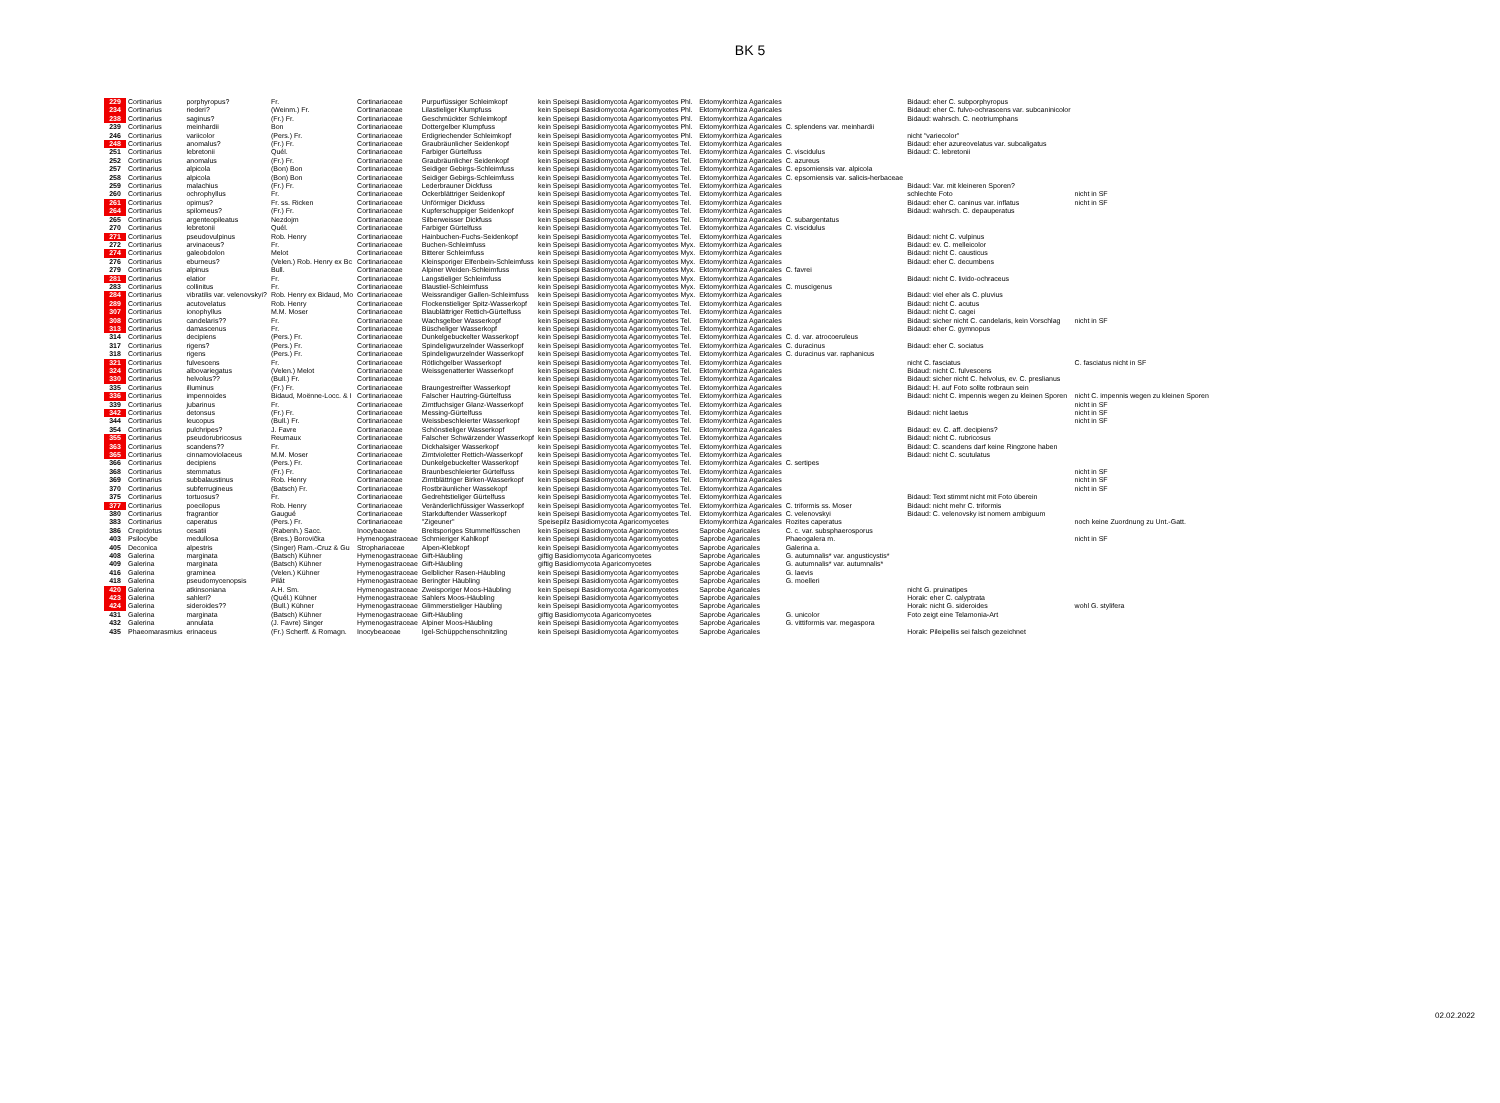BK 5
| 229 | Cortinarius | porphyropus? | Fr. | Cortinariaceae | Purpurfüssiger Schleimkopf | kein Speisepi Basidiomycota Agaricomycetes Phl. | Ektomykorrhiza Agaricales | | Bidaud: eher C. subporphyropus | |
| 234 | Cortinarius | riederi? | (Weinm.) Fr. | Cortinariaceae | Lilastieliger Klumpfuss | kein Speisepi Basidiomycota Agaricomycetes Phl. | Ektomykorrhiza Agaricales | | Bidaud: eher C. fulvo-ochrascens var. subcaninicolor | |
| 238 | Cortinarius | saginus? | (Fr.) Fr. | Cortinariaceae | Geschmückter Schleimkopf | kein Speisepi Basidiomycota Agaricomycetes Phl. | Ektomykorrhiza Agaricales | | Bidaud: wahrsch. C. neotriumphans | |
| 239 | Cortinarius | meinhardii | Bon | Cortinariaceae | Dottergelber Klumpfuss | kein Speisepi Basidiomycota Agaricomycetes Phl. | Ektomykorrhiza Agaricales | C. splendens var. meinhardii | | |
| 246 | Cortinarius | variicolor | (Pers.) Fr. | Cortinariaceae | Erdigriechender Schleimkopf | kein Speisepi Basidiomycota Agaricomycetes Phl. | Ektomykorrhiza Agaricales | | nicht "variecolor" | |
| 248 | Cortinarius | anomalus? | (Fr.) Fr. | Cortinariaceae | Graubräunlicher Seidenkopf | kein Speisepi Basidiomycota Agaricomycetes Tel. | Ektomykorrhiza Agaricales | | Bidaud: eher azureovelatus var. subcaligatus | |
| 251 | Cortinarius | lebretonii | Quél. | Cortinariaceae | Farbiger Gürtelfuss | kein Speisepi Basidiomycota Agaricomycetes Tel. | Ektomykorrhiza Agaricales | C. viscidulus | Bidaud: C. lebretonii | |
| 252 | Cortinarius | anomalus | (Fr.) Fr. | Cortinariaceae | Graubräunlicher Seidenkopf | kein Speisepi Basidiomycota Agaricomycetes Tel. | Ektomykorrhiza Agaricales | C. azureus | | |
| 257 | Cortinarius | alpicola | (Bon) Bon | Cortinariaceae | Seidiger Gebirgs-Schleimfuss | kein Speisepi Basidiomycota Agaricomycetes Tel. | Ektomykorrhiza Agaricales | C. epsomiensis var. alpicola | | |
| 258 | Cortinarius | alpicola | (Bon) Bon | Cortinariaceae | Seidiger Gebirgs-Schleimfuss | kein Speisepi Basidiomycota Agaricomycetes Tel. | Ektomykorrhiza Agaricales | C. epsomiensis var. salicis-herbaceae | | |
| 259 | Cortinarius | malachius | (Fr.) Fr. | Cortinariaceae | Lederbrauner Dickfuss | kein Speisepi Basidiomycota Agaricomycetes Tel. | Ektomykorrhiza Agaricales | | Bidaud: Var. mit kleineren Sporen? | |
| 260 | Cortinarius | ochrophyllus | Fr. | Cortinariaceae | Ockerblättriger Seidenkopf | kein Speisepi Basidiomycota Agaricomycetes Tel. | Ektomykorrhiza Agaricales | | schlechte Foto | nicht in SF |
| 261 | Cortinarius | opimus? | Fr. ss. Ricken | Cortinariaceae | Unförmiger Dickfuss | kein Speisepi Basidiomycota Agaricomycetes Tel. | Ektomykorrhiza Agaricales | | Bidaud: eher C. caninus var. inflatus | nicht in SF |
| 264 | Cortinarius | spilomeus? | (Fr.) Fr. | Cortinariaceae | Kupferschuppiger Seidenkopf | kein Speisepi Basidiomycota Agaricomycetes Tel. | Ektomykorrhiza Agaricales | | Bidaud: wahrsch. C. depauperatus | |
| 265 | Cortinarius | argenteopileatus | Nezdojm | Cortinariaceae | Silberweisser Dickfuss | kein Speisepi Basidiomycota Agaricomycetes Tel. | Ektomykorrhiza Agaricales | C. subargentatus | | |
| 270 | Cortinarius | lebretonii | Quél. | Cortinariaceae | Farbiger Gürtelfuss | kein Speisepi Basidiomycota Agaricomycetes Tel. | Ektomykorrhiza Agaricales | C. viscidulus | | |
| 271 | Cortinarius | pseudovulpinus | Rob. Henry | Cortinariaceae | Hainbuchen-Fuchs-Seidenkopf | kein Speisepi Basidiomycota Agaricomycetes Tel. | Ektomykorrhiza Agaricales | | Bidaud: nicht C. vulpinus | |
| 272 | Cortinarius | arvinaceus? | Fr. | Cortinariaceae | Buchen-Schleimfuss | kein Speisepi Basidiomycota Agaricomycetes Myx. | Ektomykorrhiza Agaricales | | Bidaud: ev. C. melleicolor | |
| 274 | Cortinarius | galeobdolon | Melot | Cortinariaceae | Bitterer Schleimfuss | kein Speisepi Basidiomycota Agaricomycetes Myx. | Ektomykorrhiza Agaricales | | Bidaud: nicht C. causticus | |
| 276 | Cortinarius | eburneus? | (Velen.) Rob. Henry ex Bc | Cortinariaceae | Kleinsporiger Elfenbein-Schleimfuss | kein Speisepi Basidiomycota Agaricomycetes Myx. | Ektomykorrhiza Agaricales | | Bidaud: eher C. decumbens | |
| 279 | Cortinarius | alpinus | Bull. | Cortinariaceae | Alpiner Weiden-Schleimfuss | kein Speisepi Basidiomycota Agaricomycetes Myx. | Ektomykorrhiza Agaricales | C. favrei | | |
| 281 | Cortinarius | elatior | Fr. | Cortinariaceae | Langstieliger Schleimfuss | kein Speisepi Basidiomycota Agaricomycetes Myx. | Ektomykorrhiza Agaricales | | Bidaud: nicht C. livido-ochraceus | |
| 283 | Cortinarius | collinitus | Fr. | Cortinariaceae | Blaustiel-Schleimfuss | kein Speisepi Basidiomycota Agaricomycetes Myx. | Ektomykorrhiza Agaricales | C. muscigenus | | |
| 284 | Cortinarius | vibratilis var. velenovskyi? | Rob. Henry ex Bidaud, Mo | Cortinariaceae | Weissrandiger Gallen-Schleimfuss | kein Speisepi Basidiomycota Agaricomycetes Myx. | Ektomykorrhiza Agaricales | | Bidaud: viel eher als C. pluvius | |
| 289 | Cortinarius | acutovelatus | Rob. Henry | Cortinariaceae | Flockenstieliger Spitz-Wasserkopf | kein Speisepi Basidiomycota Agaricomycetes Tel. | Ektomykorrhiza Agaricales | | Bidaud: nicht C. acutus | |
| 307 | Cortinarius | ionophyllus | M.M. Moser | Cortinariaceae | Blaublättriger Rettich-Gürtelfuss | kein Speisepi Basidiomycota Agaricomycetes Tel. | Ektomykorrhiza Agaricales | | Bidaud: nicht C. cagei | |
| 308 | Cortinarius | candelaris?? | Fr. | Cortinariaceae | Wachsgelber Wasserkopf | kein Speisepi Basidiomycota Agaricomycetes Tel. | Ektomykorrhiza Agaricales | | Bidaud: sicher nicht C. candelaris, kein Vorschlag | nicht in SF |
| 313 | Cortinarius | damascenus | Fr. | Cortinariaceae | Büscheliger Wasserkopf | kein Speisepi Basidiomycota Agaricomycetes Tel. | Ektomykorrhiza Agaricales | | Bidaud: eher C. gymnopus | |
| 314 | Cortinarius | decipiens | (Pers.) Fr. | Cortinariaceae | Dunkelgebuckelter Wasserkopf | kein Speisepi Basidiomycota Agaricomycetes Tel. | Ektomykorrhiza Agaricales | C. d. var. atrocoeruleus | | |
| 317 | Cortinarius | rigens? | (Pers.) Fr. | Cortinariaceae | Spindeligwurzelnder Wasserkopf | kein Speisepi Basidiomycota Agaricomycetes Tel. | Ektomykorrhiza Agaricales | C. duracinus | Bidaud: eher C. sociatus | |
| 318 | Cortinarius | rigens | (Pers.) Fr. | Cortinariaceae | Spindeligwurzelnder Wasserkopf | kein Speisepi Basidiomycota Agaricomycetes Tel. | Ektomykorrhiza Agaricales | C. duracinus var. raphanicus | | |
| 321 | Cortinarius | fulvescens | Fr. | Cortinariaceae | Rötlichgelber Wasserkopf | kein Speisepi Basidiomycota Agaricomycetes Tel. | Ektomykorrhiza Agaricales | | nicht C. fasciatus | C. fasciatus nicht in SF |
| 324 | Cortinarius | albovariegatus | (Velen.) Melot | Cortinariaceae | Weissgenatterter Wasserkopf | kein Speisepi Basidiomycota Agaricomycetes Tel. | Ektomykorrhiza Agaricales | | Bidaud: nicht C. fulvescens | |
| 330 | Cortinarius | helvolus?? | (Bull.) Fr. | Cortinariaceae | | kein Speisepi Basidiomycota Agaricomycetes Tel. | Ektomykorrhiza Agaricales | | Bidaud: sicher nicht C. helvolus, ev. C. preslianus | |
| 335 | Cortinarius | illuminus | (Fr.) Fr. | Cortinariaceae | Braungestreifter Wasserkopf | kein Speisepi Basidiomycota Agaricomycetes Tel. | Ektomykorrhiza Agaricales | | Bidaud: H. auf Foto sollte rotbraun sein | |
| 336 | Cortinarius | impennoides | Bidaud, Moënne-Locc. & I | Cortinariaceae | Falscher Hautring-Gürtelfuss | kein Speisepi Basidiomycota Agaricomycetes Tel. | Ektomykorrhiza Agaricales | | Bidaud: nicht C. impennis wegen zu kleinen Sporen | nicht C. impennis wegen zu kleinen Sporen |
| 339 | Cortinarius | jubarinus | Fr. | Cortinariaceae | Zimtfuchsiger Glanz-Wasserkopf | kein Speisepi Basidiomycota Agaricomycetes Tel. | Ektomykorrhiza Agaricales | | | nicht in SF |
| 342 | Cortinarius | detonsus | (Fr.) Fr. | Cortinariaceae | Messing-Gürtelfuss | kein Speisepi Basidiomycota Agaricomycetes Tel. | Ektomykorrhiza Agaricales | | Bidaud: nicht laetus | nicht in SF |
| 344 | Cortinarius | leucopus | (Bull.) Fr. | Cortinariaceae | Weissbeschleierter Wasserkopf | kein Speisepi Basidiomycota Agaricomycetes Tel. | Ektomykorrhiza Agaricales | | | nicht in SF |
| 354 | Cortinarius | pulchripes? | J. Favre | Cortinariaceae | Schönstieliger Wasserkopf | kein Speisepi Basidiomycota Agaricomycetes Tel. | Ektomykorrhiza Agaricales | | Bidaud: ev. C. aff. decipiens? | |
| 355 | Cortinarius | pseudorubricosus | Reumaux | Cortinariaceae | Falscher Schwärzender Wasserkopf | kein Speisepi Basidiomycota Agaricomycetes Tel. | Ektomykorrhiza Agaricales | | Bidaud: nicht C. rubricosus | |
| 363 | Cortinarius | scandens?? | Fr. | Cortinariaceae | Dickhalsiger Wasserkopf | kein Speisepi Basidiomycota Agaricomycetes Tel. | Ektomykorrhiza Agaricales | | Bidaud: C. scandens darf keine Ringzone haben | |
| 365 | Cortinarius | cinnamoviolaceus | M.M. Moser | Cortinariaceae | Zimtvioletter Rettich-Wasserkopf | kein Speisepi Basidiomycota Agaricomycetes Tel. | Ektomykorrhiza Agaricales | | Bidaud: nicht C. scutulatus | |
| 366 | Cortinarius | decipiens | (Pers.) Fr. | Cortinariaceae | Dunkelgebuckelter Wasserkopf | kein Speisepi Basidiomycota Agaricomycetes Tel. | Ektomykorrhiza Agaricales | C. sertipes | | |
| 368 | Cortinarius | stemmatus | (Fr.) Fr. | Cortinariaceae | Braunbeschleierter Gürtelfuss | kein Speisepi Basidiomycota Agaricomycetes Tel. | Ektomykorrhiza Agaricales | | | nicht in SF |
| 369 | Cortinarius | subbalaustinus | Rob. Henry | Cortinariaceae | Zimtblättriger Birken-Wasserkopf | kein Speisepi Basidiomycota Agaricomycetes Tel. | Ektomykorrhiza Agaricales | | | nicht in SF |
| 370 | Cortinarius | subferrugineus | (Batsch) Fr. | Cortinariaceae | Rostbräunlicher Wassekopf | kein Speisepi Basidiomycota Agaricomycetes Tel. | Ektomykorrhiza Agaricales | | | nicht in SF |
| 375 | Cortinarius | tortuosus? | Fr. | Cortinariaceae | Gedrehtstieliger Gürtelfuss | kein Speisepi Basidiomycota Agaricomycetes Tel. | Ektomykorrhiza Agaricales | | Bidaud: Text stimmt nicht mit Foto überein | |
| 377 | Cortinarius | poecilopus | Rob. Henry | Cortinariaceae | Veränderlichfüssiger Wasserkopf | kein Speisepi Basidiomycota Agaricomycetes Tel. | Ektomykorrhiza Agaricales | C. triformis ss. Moser | Bidaud: nicht mehr C. triformis | |
| 380 | Cortinarius | fragrantior | Gaugué | Cortinariaceae | Starkduftender Wasserkopf | kein Speisepi Basidiomycota Agaricomycetes Tel. | Ektomykorrhiza Agaricales | C. velenovskyi | Bidaud: C. velenovsky ist nomem ambiguum | |
| 383 | Cortinarius | caperatus | (Pers.) Fr. | Cortinariaceae | "Zigeuner" | Speisepilz Basidiomycota Agaricomycetes | Ektomykorrhiza Agaricales | Rozites caperatus | | noch keine Zuordnung zu Unt.-Gatt. |
| 386 | Crepidotus | cesatii | (Rabenh.) Sacc. | Inocybaceae | Breitsporiges Stummelfüsschen | kein Speisepi Basidiomycota Agaricomycetes | Saprobe Agaricales | C. c. var. subsphaerosporus | | |
| 403 | Psilocybe | medullosa | (Bres.) Borovička | Hymenogastraceae | Schmieriger Kahlkopf | kein Speisepi Basidiomycota Agaricomycetes | Saprobe Agaricales | Phaeogalera m. | | nicht in SF |
| 405 | Deconica | alpestris | (Singer) Ram.-Cruz & Gu | Strophariaceae | Alpen-Klebkopf | kein Speisepi Basidiomycota Agaricomycetes | Saprobe Agaricales | Galerina a. | | |
| 408 | Galerina | marginata | (Batsch) Kühner | Hymenogastraceae | Gift-Häubling | giftig Basidiomycota Agaricomycetes | Saprobe Agaricales | G. autumnalis* var. angusticystis* | | |
| 409 | Galerina | marginata | (Batsch) Kühner | Hymenogastraceae | Gift-Häubling | giftig Basidiomycota Agaricomycetes | Saprobe Agaricales | G. autumnalis* var. autumnalis* | | |
| 416 | Galerina | graminea | (Velen.) Kühner | Hymenogastraceae | Gelblicher Rasen-Häubling | kein Speisepi Basidiomycota Agaricomycetes | Saprobe Agaricales | G. laevis | | |
| 418 | Galerina | pseudomycenopsis | Pilát | Hymenogastraceae | Beringter Häubling | kein Speisepi Basidiomycota Agaricomycetes | Saprobe Agaricales | G. moelleri | | |
| 420 | Galerina | atkinsoniana | A.H. Sm. | Hymenogastraceae | Zweisporiger Moos-Häubling | kein Speisepi Basidiomycota Agaricomycetes | Saprobe Agaricales | | nicht G. pruinatipes | |
| 423 | Galerina | sahleri? | (Quél.) Kühner | Hymenogastraceae | Sahlers Moos-Häubling | kein Speisepi Basidiomycota Agaricomycetes | Saprobe Agaricales | | Horak: eher C. calyptrata | |
| 424 | Galerina | sideroides?? | (Bull.) Kühner | Hymenogastraceae | Glimmerstieliger Häubling | kein Speisepi Basidiomycota Agaricomycetes | Saprobe Agaricales | | Horak: nicht G. sideroides | wohl G. stylifera |
| 431 | Galerina | marginata | (Batsch) Kühner | Hymenogastraceae | Gift-Häubling | giftig Basidiomycota Agaricomycetes | Saprobe Agaricales | G. unicolor | Foto zeigt eine Telamonia-Art | |
| 432 | Galerina | annulata | (J. Favre) Singer | Hymenogastraceae | Alpiner Moos-Häubling | kein Speisepi Basidiomycota Agaricomycetes | Saprobe Agaricales | G. vittiformis var. megaspora | | |
| 435 | Phaeomarasmius | erinaceus | (Fr.) Scherff. & Romagn. | Inocybeaceae | Igel-Schüppchenschnitzling | kein Speisepi Basidiomycota Agaricomycetes | Saprobe Agaricales | | Horak: Pileipellis sei falsch gezeichnet | |
02.02.2022